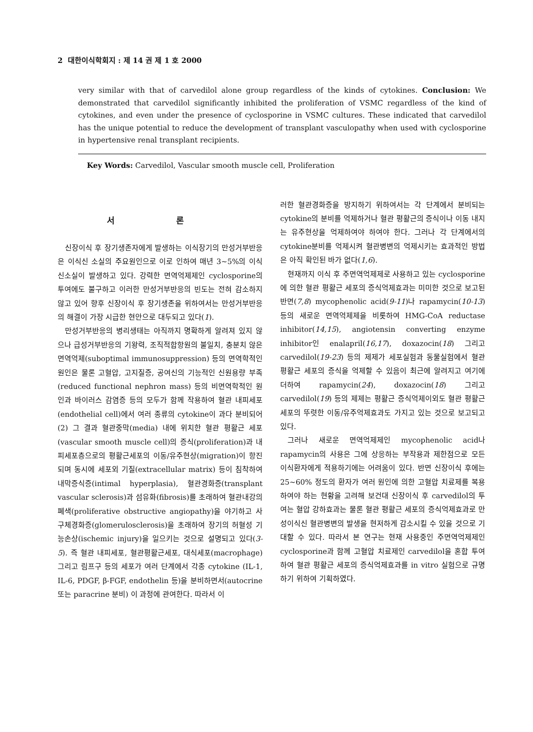2 대한이식학회지 : 제 14 권 제 1 호 2000
very similar with that of carvedilol alone group regardless of the kinds of cytokines. Conclusion: We demonstrated that carvedilol significantly inhibited the proliferation of VSMC regardless of the kind of cytokines, and even under the presence of cyclosporine in VSMC cultures. These indicated that carvedilol has the unique potential to reduce the development of transplant vasculopathy when used with cyclosporine in hypertensive renal transplant recipients.
Key Words: Carvedilol, Vascular smooth muscle cell, Proliferation
서 론
신장이식 후 장기생존자에게 발생하는 이식장기의 만성거부반응은 이식신 소실의 주요원인으로 이로 인하여 매년 3~5%의 이식 신소실이 발생하고 있다. 강력한 면역억제제인 cyclosporine의 투여에도 불구하고 이러한 만성거부반응의 빈도는 전혀 감소하지 않고 있어 향후 신장이식 후 장기생존을 위하여서는 만성거부반응의 해결이 가장 시급한 현안으로 대두되고 있다(1).
만성거부반응의 병리생태는 아직까지 명확하게 알려져 있지 않으나 급성거부반응의 기왕력, 조직적합항원의 불일치, 충분치 않은 면역억제(suboptimal immunosuppression) 등의 면역학적인 원인은 물론 고혈압, 고지질증, 공여신의 기능적인 신원용량 부족(reduced functional nephron mass) 등의 비면역학적인 원인과 바이러스 감염증 등의 모두가 함께 작용하여 혈관 내피세포(endothelial cell)에서 여러 종류의 cytokine이 과다 분비되어(2) 그 결과 혈관중막(media) 내에 위치한 혈관 평활근 세포(vascular smooth muscle cell)의 증식(proliferation)과 내피세포층으로의 평활근세포의 이동/유주현상(migration)이 항진되며 동시에 세포외 기질(extracellular matrix) 등이 침착하여 내막증식증(intimal hyperplasia), 혈관경화증(transplant vascular sclerosis)과 섬유화(fibrosis)를 초래하여 혈관내강의 폐색(proliferative obstructive angiopathy)을 야기하고 사구체경화증(glomerulosclerosis)을 초래하여 장기의 허혈성 기능손상(ischemic injury)을 일으키는 것으로 설명되고 있다(3-5). 즉 혈관 내피세포, 혈관평활근세포, 대식세포(macrophage) 그리고 림프구 등의 세포가 여러 단계에서 각종 cytokine (IL-1, IL-6, PDGF, β-FGF, endothelin 등)을 분비하면서(autocrine 또는 paracrine 분비) 이 과정에 관여한다. 따라서 이
러한 혈관경화증을 방지하기 위하여서는 각 단계에서 분비되는 cytokine의 분비를 억제하거나 혈관 평활근의 증식이나 이동 내지는 유주현상을 억제하여야 하여야 한다. 그러나 각 단계에서의 cytokine분비를 억제시켜 혈관병변의 억제시키는 효과적인 방법은 아직 확인된 바가 없다(1,6).
현재까지 이식 후 주면역억제제로 사용하고 있는 cyclosporine에 의한 혈관 평활근 세포의 증식억제효과는 미미한 것으로 보고된 반면(7,8) mycophenolic acid(9-11)나 rapamycin(10-13) 등의 새로운 면역억제제을 비롯하여 HMG-CoA reductase inhibitor(14,15), angiotensin converting enzyme inhibitor인 enalapril(16,17), doxazocin(18) 그리고 carvedilol(19-23) 등의 제제가 세포실험과 동물실험에서 혈관 평활근 세포의 증식을 억제할 수 있음이 최근에 알려지고 여기에 더하여 rapamycin(24), doxazocin(18) 그리고 carvedilol(19) 등의 제제는 평활근 증식억제이외도 혈관 평활근 세포의 뚜렷한 이동/유주억제효과도 가지고 있는 것으로 보고되고 있다.
그러나 새로운 면역억제제인 mycophenolic acid나 rapamycin의 사용은 그에 상응하는 부작용과 제한점으로 모든 이식환자에게 적용하기에는 어려움이 있다. 반면 신장이식 후에는 25~60% 정도의 환자가 여러 원인에 의한 고혈압 치료제를 복용하여야 하는 현황을 고려해 보건대 신장이식 후 carvedilol의 투여는 혈압 강하효과는 물론 혈관 평활근 세포의 증식억제효과로 만성이식신 혈관병변의 발생을 현저하게 감소시킬 수 있을 것으로 기대할 수 있다. 따라서 본 연구는 현재 사용중인 주면역억제제인 cyclosporine과 함께 고혈압 치료제인 carvedilol을 혼합 투여하여 혈관 평활근 세포의 증식억제효과를 in vitro 실험으로 규명하기 위하여 기획하였다.